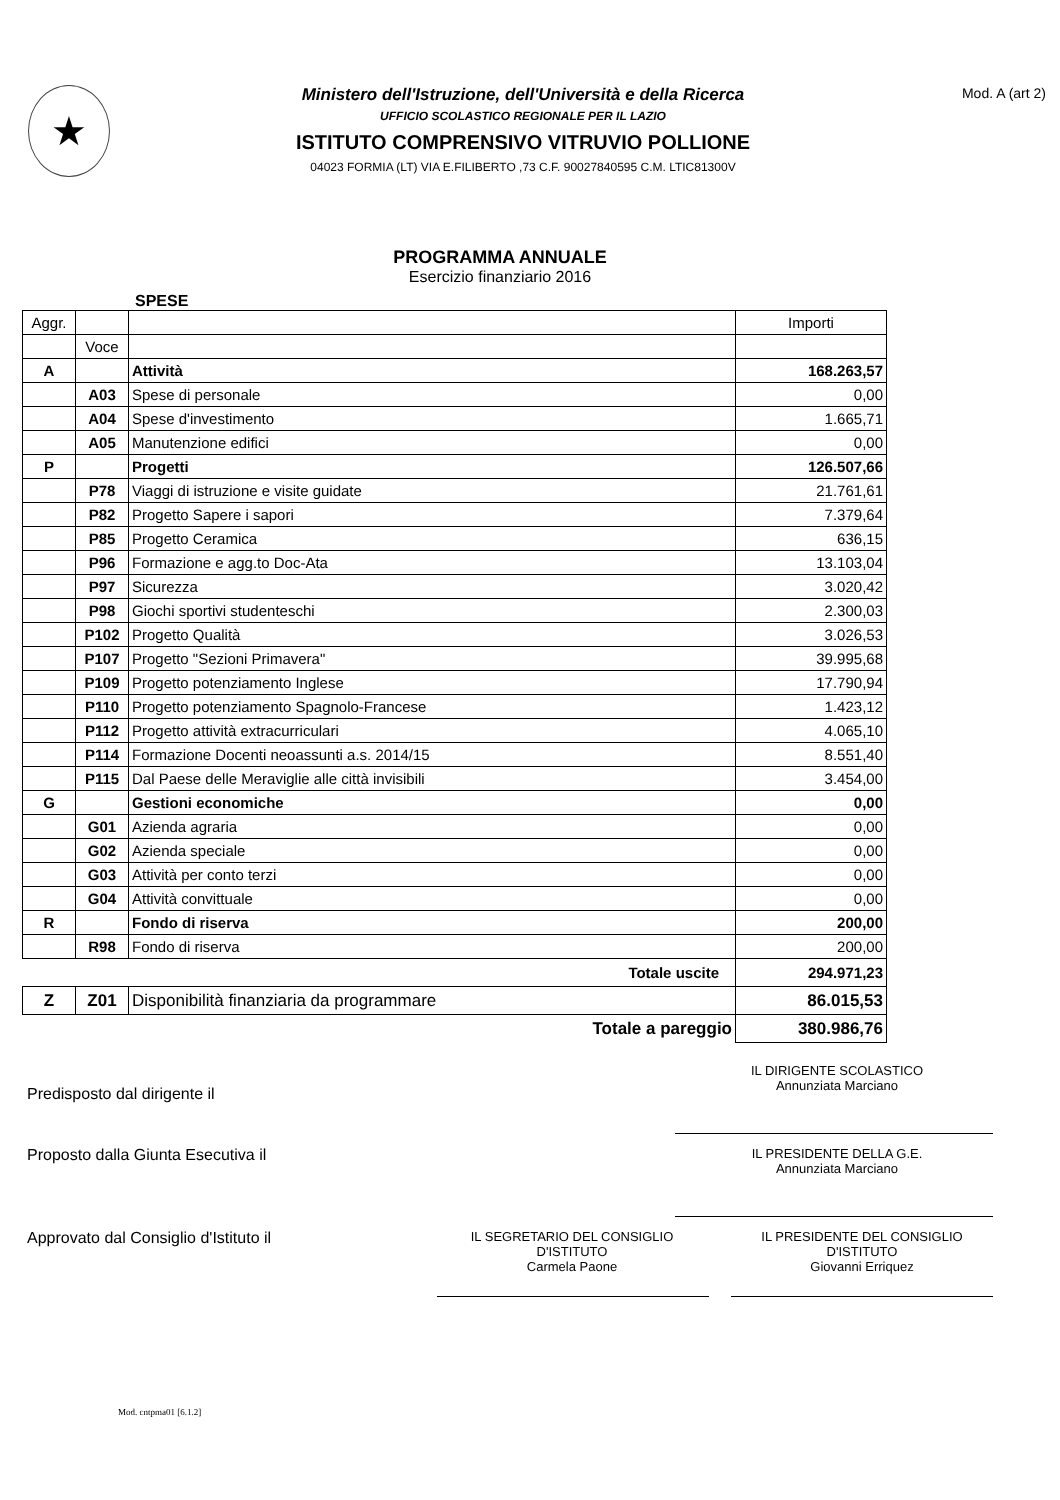★
Ministero dell'Istruzione, dell'Università e della Ricerca
UFFICIO SCOLASTICO REGIONALE PER IL LAZIO
ISTITUTO COMPRENSIVO VITRUVIO POLLIONE
04023 FORMIA (LT) VIA E.FILIBERTO ,73 C.F. 90027840595 C.M. LTIC81300V
Mod. A (art 2)
PROGRAMMA ANNUALE
Esercizio finanziario 2016
SPESE
| Aggr. | | | Importi |
| | Voce | | |
| A | | Attività | 168.263,57 |
| | A03 | Spese di personale | 0,00 |
| | A04 | Spese d'investimento | 1.665,71 |
| | A05 | Manutenzione edifici | 0,00 |
| P | | Progetti | 126.507,66 |
| | P78 | Viaggi di istruzione e visite guidate | 21.761,61 |
| | P82 | Progetto Sapere i sapori | 7.379,64 |
| | P85 | Progetto Ceramica | 636,15 |
| | P96 | Formazione e agg.to Doc-Ata | 13.103,04 |
| | P97 | Sicurezza | 3.020,42 |
| | P98 | Giochi sportivi studenteschi | 2.300,03 |
| | P102 | Progetto Qualità | 3.026,53 |
| | P107 | Progetto "Sezioni Primavera" | 39.995,68 |
| | P109 | Progetto potenziamento Inglese | 17.790,94 |
| | P110 | Progetto potenziamento Spagnolo-Francese | 1.423,12 |
| | P112 | Progetto attività extracurriculari | 4.065,10 |
| | P114 | Formazione Docenti neoassunti a.s. 2014/15 | 8.551,40 |
| | P115 | Dal Paese delle Meraviglie alle città invisibili | 3.454,00 |
| G | | Gestioni economiche | 0,00 |
| | G01 | Azienda agraria | 0,00 |
| | G02 | Azienda speciale | 0,00 |
| | G03 | Attività per conto terzi | 0,00 |
| | G04 | Attività convittuale | 0,00 |
| R | | Fondo di riserva | 200,00 |
| | R98 | Fondo di riserva | 200,00 |
| Totale uscite | | | 294.971,23 |
| Z | Z01 | Disponibilità finanziaria da programmare | 86.015,53 |
| Totale a pareggio | | | 380.986,76 |
Predisposto dal dirigente il
IL DIRIGENTE SCOLASTICO
Annunziata Marciano
Proposto dalla Giunta Esecutiva il
IL PRESIDENTE DELLA G.E.
Annunziata Marciano
Approvato dal Consiglio d'Istituto il
IL SEGRETARIO DEL CONSIGLIO
D'ISTITUTO
Carmela Paone
IL PRESIDENTE DEL CONSIGLIO
D'ISTITUTO
Giovanni Erriquez
Mod. cntpma01 [6.1.2]